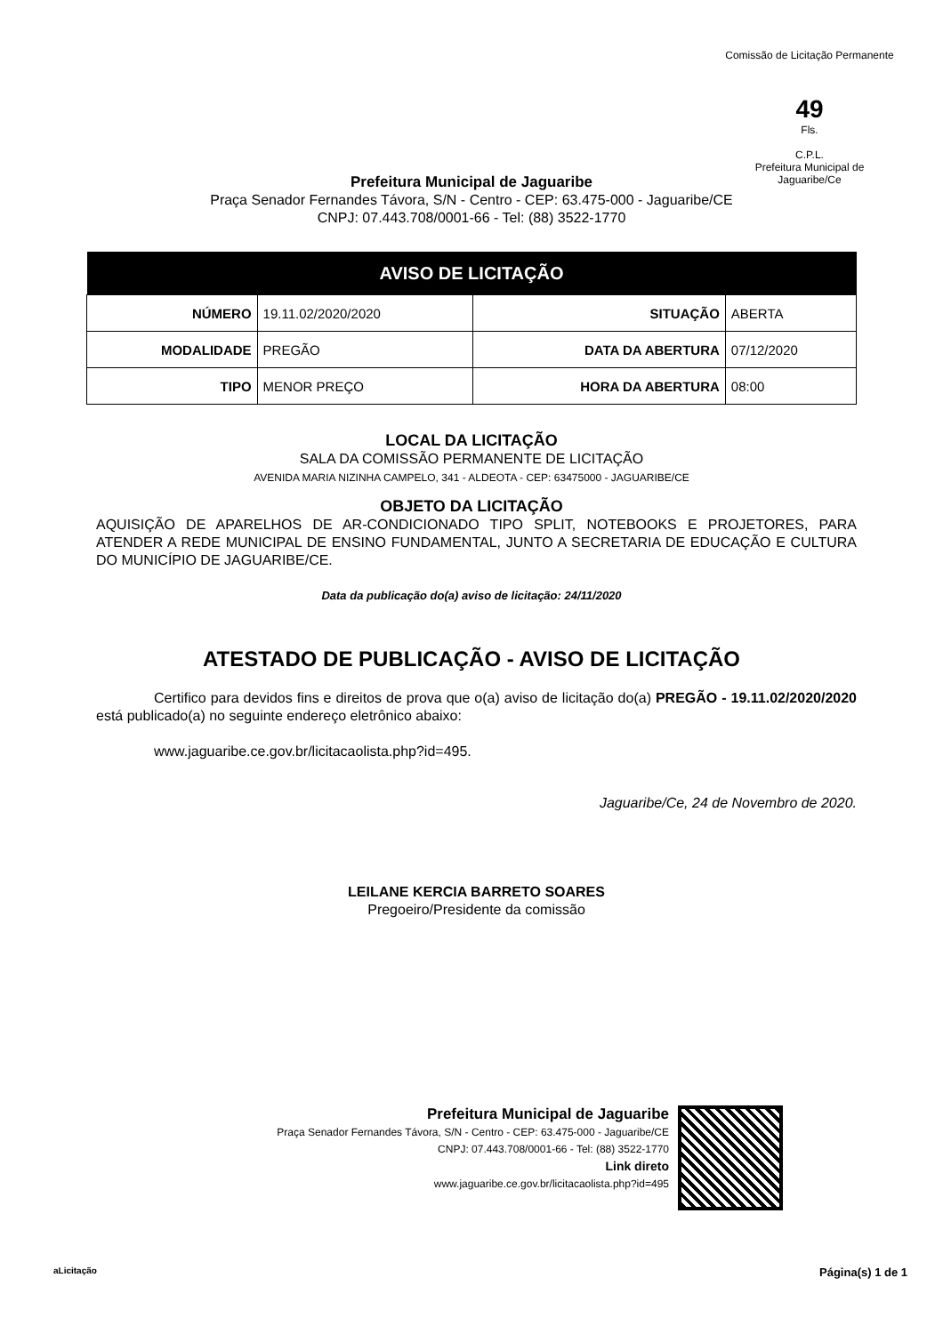Comissão de Licitação Permanente
49
Fls.
C.P.L.
Prefeitura Municipal de Jaguaribe/Ce
Prefeitura Municipal de Jaguaribe
Praça Senador Fernandes Távora, S/N - Centro - CEP: 63.475-000 - Jaguaribe/CE
CNPJ: 07.443.708/0001-66 - Tel: (88) 3522-1770
| AVISO DE LICITAÇÃO | | | |
| --- | --- | --- | --- |
| NÚMERO | 19.11.02/2020/2020 | SITUAÇÃO | ABERTA |
| MODALIDADE | PREGÃO | DATA DA ABERTURA | 07/12/2020 |
| TIPO | MENOR PREÇO | HORA DA ABERTURA | 08:00 |
LOCAL DA LICITAÇÃO
SALA DA COMISSÃO PERMANENTE DE LICITAÇÃO
AVENIDA MARIA NIZINHA CAMPELO, 341 - ALDEOTA - CEP: 63475000 - JAGUARIBE/CE
OBJETO DA LICITAÇÃO
AQUISIÇÃO DE APARELHOS DE AR-CONDICIONADO TIPO SPLIT, NOTEBOOKS E PROJETORES, PARA ATENDER A REDE MUNICIPAL DE ENSINO FUNDAMENTAL, JUNTO A SECRETARIA DE EDUCAÇÃO E CULTURA DO MUNICÍPIO DE JAGUARIBE/CE.
Data da publicação do(a) aviso de licitação: 24/11/2020
ATESTADO DE PUBLICAÇÃO - AVISO DE LICITAÇÃO
Certifico para devidos fins e direitos de prova que o(a) aviso de licitação do(a) PREGÃO - 19.11.02/2020/2020 está publicado(a) no seguinte endereço eletrônico abaixo:
www.jaguaribe.ce.gov.br/licitacaolista.php?id=495.
Jaguaribe/Ce, 24 de Novembro de 2020.
LEILANE KERCIA BARRETO SOARES
Pregoeiro/Presidente da comissão
Prefeitura Municipal de Jaguaribe
Praça Senador Fernandes Távora, S/N - Centro - CEP: 63.475-000 - Jaguaribe/CE
CNPJ: 07.443.708/0001-66 - Tel: (88) 3522-1770
Link direto
www.jaguaribe.ce.gov.br/licitacaolista.php?id=495
aLicitação Página(s) 1 de 1